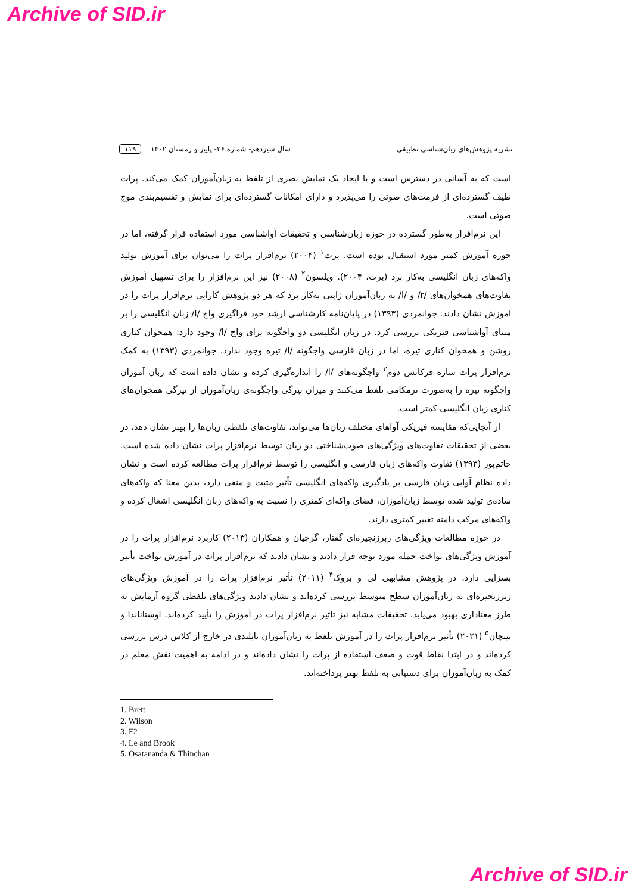Archive of SID.ir
نشریه پژوهش‌های زبان‌شناسی تطبیقی سال سیزدهم- شماره ۲۶- پاییز و زمستان ۱۴۰۲ ۱۱۹
است که به آسانی در دسترس است و با ایجاد یک نمایش بصری از تلفظ به زبان‌آموزان کمک می‌کند. پرات طیف گسترده‌ای از فرمت‌های صوتی را می‌پذیرد و دارای امکانات گسترده‌ای برای نمایش و تقسیم‌بندی موج صوتی است.
این نرم‌افزار به‌طور گسترده در حوزه زبان‌شناسی و تحقیقات آواشناسی مورد استفاده قرار گرفته، اما در حوزه آموزش کمتر مورد استقبال بوده است. برت<sup>۱</sup> (۲۰۰۴) نرم‌افزار پرات را می‌توان برای آموزش تولید واکه‌های زبان انگلیسی به‌کار برد (برت، ۲۰۰۴). ویلسون<sup>۲</sup> (۲۰۰۸) نیز این نرم‌افزار را برای تسهیل آموزش تفاوت‌های همخوان‌های /r/ و /l/ به زبان‌آموزان ژاپنی به‌کار برد که هر دو پژوهش کارایی نرم‌افزار پرات را در آموزش نشان دادند. جوانمردی (۱۳۹۳) در پایان‌نامه کارشناسی ارشد خود فراگیری واج /l/ زبان انگلیسی را بر مبنای آواشناسی فیزیکی بررسی کرد. در زبان انگلیسی دو واجگونه برای واج /l/ وجود دارد: همخوان کناری روشن و همخوان کناری تیره، اما در زبان فارسی واجگونه /l/ تیره وجود ندارد. جوانمردی (۱۳۹۳) به کمک نرم‌افزار پرات سازه فرکانس دوم<sup>۳</sup> واجگونه‌های /l/ را اندازه‌گیری کرده و نشان داده است که زبان آموزان واجگونه تیره را به‌صورت نرمکامی تلفظ می‌کنند و میزان تیرگی واجگونه‌ی زبان‌آموزان از تیرگی همخوان‌های کناری زبان انگلیسی کمتر است.
از آنجایی‌که مقایسه فیزیکی آواهای مختلف زبان‌ها می‌تواند، تفاوت‌های تلفظی زبان‌ها را بهتر نشان دهد، در بعضی از تحقیقات تفاوت‌های ویژگی‌های صوت‌شناختی دو زبان توسط نرم‌افزار پرات نشان داده شده است. حاتم‌پور (۱۳۹۳) تفاوت واکه‌های زبان فارسی و انگلیسی را توسط نرم‌افزار پرات مطالعه کرده است و نشان داده نظام آوایی زبان فارسی بر یادگیری واکه‌های انگلیسی تأثیر مثبت و منفی دارد، بدین معنا که واکه‌های ساده‌ی تولید شده توسط زبان‌آموزان، فضای واکه‌ای کمتری را نسبت به واکه‌های زبان انگلیسی اشغال کرده و واکه‌های مرکب دامنه تغییر کمتری دارند.
در حوزه مطالعات ویژگی‌های زبرزنجیره‌ای گفتار، گرجیان و همکاران (۲۰۱۳) کاربرد نرم‌افزار پرات را در آموزش ویژگی‌های نواخت جمله مورد توجه قرار دادند و نشان دادند که نرم‌افزار پرات در آموزش نواخت تأثیر بسزایی دارد. در پژوهش مشابهی لی و بروک<sup>۴</sup> (۲۰۱۱) تأثیر نرم‌افزار پرات را در آموزش ویژگی‌های زبرزنجیره‌ای به زبان‌آموزان سطح متوسط بررسی کرده‌اند و نشان دادند ویژگی‌های تلفظی گروه آزمایش به طرز معناداری بهبود می‌یابد. تحقیقات مشابه نیز تأثیر نرم‌افزار پرات در آموزش را تأیید کرده‌اند. اوستاناندا و تینچان<sup>۵</sup> (۲۰۲۱) تأثیر نرم‌افزار پرات را در آموزش تلفظ به زبان‌آموزان تایلندی در خارج از کلاس درس بررسی کرده‌اند و در ابتدا نقاط قوت و ضعف استفاده از پرات را نشان داده‌اند و در ادامه به اهمیت نقش معلم در کمک به زبان‌آموزان برای دستیابی به تلفظ بهتر پرداخته‌اند.
1. Brett
2. Wilson
3. F2
4. Le and Brook
5. Osatananda & Thinchan
Archive of SID.ir